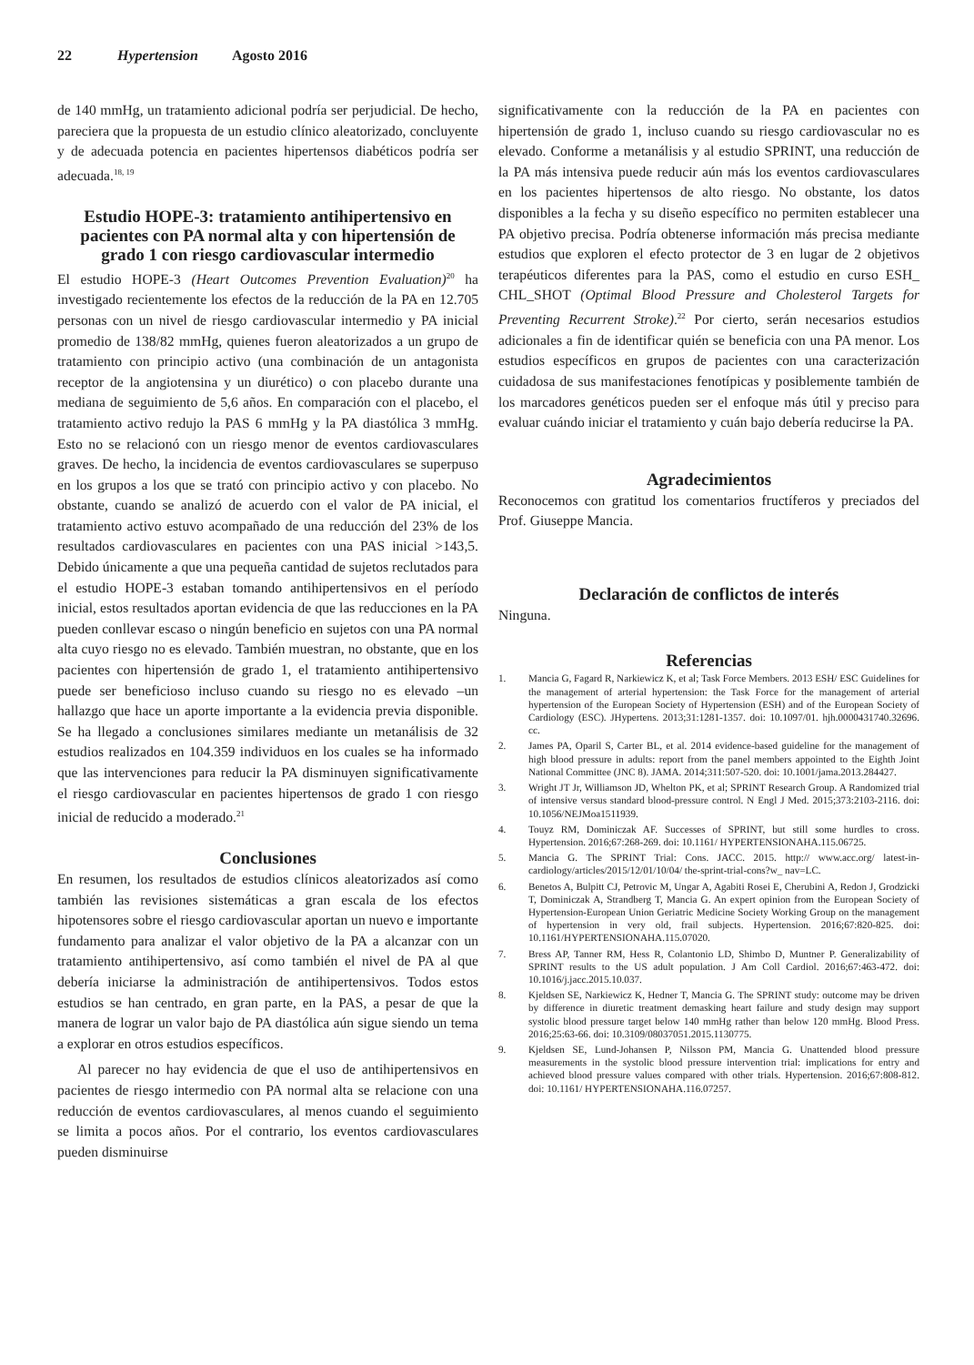22 Hypertension Agosto 2016
de 140 mmHg, un tratamiento adicional podría ser perjudicial. De hecho, pareciera que la propuesta de un estudio clínico aleatorizado, concluyente y de adecuada potencia en pacientes hipertensos diabéticos podría ser adecuada.<sup>18, 19</sup>
Estudio HOPE-3: tratamiento antihipertensivo en pacientes con PA normal alta y con hipertensión de grado 1 con riesgo cardiovascular intermedio
El estudio HOPE-3 (Heart Outcomes Prevention Evaluation)<sup>20</sup> ha investigado recientemente los efectos de la reducción de la PA en 12.705 personas con un nivel de riesgo cardiovascular intermedio y PA inicial promedio de 138/82 mmHg, quienes fueron aleatorizados a un grupo de tratamiento con principio activo (una combinación de un antagonista receptor de la angiotensina y un diurético) o con placebo durante una mediana de seguimiento de 5,6 años. En comparación con el placebo, el tratamiento activo redujo la PAS 6 mmHg y la PA diastólica 3 mmHg. Esto no se relacionó con un riesgo menor de eventos cardiovasculares graves. De hecho, la incidencia de eventos cardiovasculares se superpuso en los grupos a los que se trató con principio activo y con placebo. No obstante, cuando se analizó de acuerdo con el valor de PA inicial, el tratamiento activo estuvo acompañado de una reducción del 23% de los resultados cardiovasculares en pacientes con una PAS inicial >143,5. Debido únicamente a que una pequeña cantidad de sujetos reclutados para el estudio HOPE-3 estaban tomando antihipertensivos en el período inicial, estos resultados aportan evidencia de que las reducciones en la PA pueden conllevar escaso o ningún beneficio en sujetos con una PA normal alta cuyo riesgo no es elevado. También muestran, no obstante, que en los pacientes con hipertensión de grado 1, el tratamiento antihipertensivo puede ser beneficioso incluso cuando su riesgo no es elevado –un hallazgo que hace un aporte importante a la evidencia previa disponible. Se ha llegado a conclusiones similares mediante un metanálisis de 32 estudios realizados en 104.359 individuos en los cuales se ha informado que las intervenciones para reducir la PA disminuyen significativamente el riesgo cardiovascular en pacientes hipertensos de grado 1 con riesgo inicial de reducido a moderado.<sup>21</sup>
Conclusiones
En resumen, los resultados de estudios clínicos aleatorizados así como también las revisiones sistemáticas a gran escala de los efectos hipotensores sobre el riesgo cardiovascular aportan un nuevo e importante fundamento para analizar el valor objetivo de la PA a alcanzar con un tratamiento antihipertensivo, así como también el nivel de PA al que debería iniciarse la administración de antihipertensivos. Todos estos estudios se han centrado, en gran parte, en la PAS, a pesar de que la manera de lograr un valor bajo de PA diastólica aún sigue siendo un tema a explorar en otros estudios específicos.
Al parecer no hay evidencia de que el uso de antihipertensivos en pacientes de riesgo intermedio con PA normal alta se relacione con una reducción de eventos cardiovasculares, al menos cuando el seguimiento se limita a pocos años. Por el contrario, los eventos cardiovasculares pueden disminuirse
significativamente con la reducción de la PA en pacientes con hipertensión de grado 1, incluso cuando su riesgo cardiovascular no es elevado. Conforme a metanálisis y al estudio SPRINT, una reducción de la PA más intensiva puede reducir aún más los eventos cardiovasculares en los pacientes hipertensos de alto riesgo. No obstante, los datos disponibles a la fecha y su diseño específico no permiten establecer una PA objetivo precisa. Podría obtenerse información más precisa mediante estudios que exploren el efecto protector de 3 en lugar de 2 objetivos terapéuticos diferentes para la PAS, como el estudio en curso ESH_ CHL_SHOT (Optimal Blood Pressure and Cholesterol Targets for Preventing Recurrent Stroke).<sup>22</sup> Por cierto, serán necesarios estudios adicionales a fin de identificar quién se beneficia con una PA menor. Los estudios específicos en grupos de pacientes con una caracterización cuidadosa de sus manifestaciones fenotípicas y posiblemente también de los marcadores genéticos pueden ser el enfoque más útil y preciso para evaluar cuándo iniciar el tratamiento y cuán bajo debería reducirse la PA.
Agradecimientos
Reconocemos con gratitud los comentarios fructíferos y preciados del Prof. Giuseppe Mancia.
Declaración de conflictos de interés
Ninguna.
Referencias
1. Mancia G, Fagard R, Narkiewicz K, et al; Task Force Members. 2013 ESH/ ESC Guidelines for the management of arterial hypertension: the Task Force for the management of arterial hypertension of the European Society of Hypertension (ESH) and of the European Society of Cardiology (ESC). JHypertens. 2013;31:1281-1357. doi: 10.1097/01. hjh.0000431740.32696. cc.
2. James PA, Oparil S, Carter BL, et al. 2014 evidence-based guideline for the management of high blood pressure in adults: report from the panel members appointed to the Eighth Joint National Committee (JNC 8). JAMA. 2014;311:507-520. doi: 10.1001/jama.2013.284427.
3. Wright JT Jr, Williamson JD, Whelton PK, et al; SPRINT Research Group. A Randomized trial of intensive versus standard blood-pressure control. N Engl J Med. 2015;373:2103-2116. doi: 10.1056/NEJMoa1511939.
4. Touyz RM, Dominiczak AF. Successes of SPRINT, but still some hurdles to cross. Hypertension. 2016;67:268-269. doi: 10.1161/ HYPERTENSIONAHA.115.06725.
5. Mancia G. The SPRINT Trial: Cons. JACC. 2015. http:// www.acc.org/ latest-in-cardiology/articles/2015/12/01/10/04/ the-sprint-trial-cons?w_ nav=LC.
6. Benetos A, Bulpitt CJ, Petrovic M, Ungar A, Agabiti Rosei E, Cherubini A, Redon J, Grodzicki T, Dominiczak A, Strandberg T, Mancia G. An expert opinion from the European Society of Hypertension-European Union Geriatric Medicine Society Working Group on the management of hypertension in very old, frail subjects. Hypertension. 2016;67:820-825. doi: 10.1161/HYPERTENSIONAHA.115.07020.
7. Bress AP, Tanner RM, Hess R, Colantonio LD, Shimbo D, Muntner P. Generalizability of SPRINT results to the US adult population. J Am Coll Cardiol. 2016;67:463-472. doi: 10.1016/j.jacc.2015.10.037.
8. Kjeldsen SE, Narkiewicz K, Hedner T, Mancia G. The SPRINT study: outcome may be driven by difference in diuretic treatment demasking heart failure and study design may support systolic blood pressure target below 140 mmHg rather than below 120 mmHg. Blood Press. 2016;25:63-66. doi: 10.3109/08037051.2015.1130775.
9. Kjeldsen SE, Lund-Johansen P, Nilsson PM, Mancia G. Unattended blood pressure measurements in the systolic blood pressure intervention trial: implications for entry and achieved blood pressure values compared with other trials. Hypertension. 2016;67:808-812. doi: 10.1161/ HYPERTENSIONAHA.116.07257.